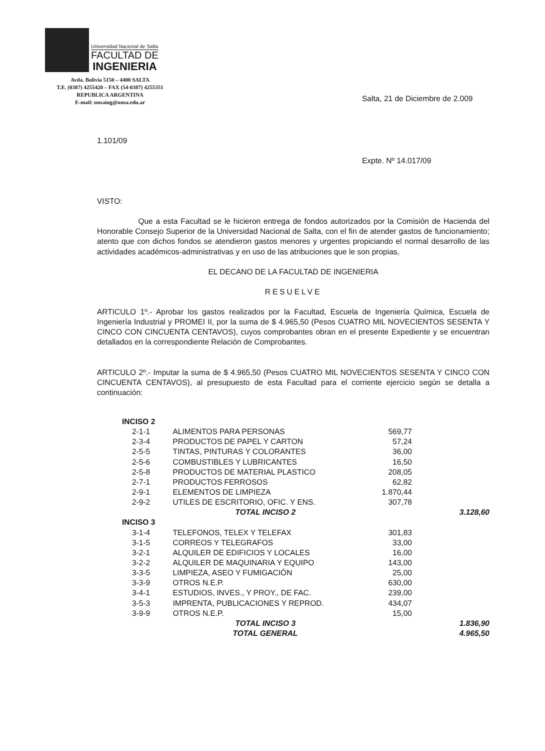Universidad Nacional de Salta
FACULTAD DE
INGENIERIA
Avda. Bolivia 5150 – 4400 SALTA
T.E. (0387) 4255420 – FAX (54-0387) 4255351
REPUBLICA ARGENTINA
E-mail: unsaing@unsa.edu.ar
Salta, 21 de Diciembre de 2.009
1.101/09
Expte. Nº 14.017/09
VISTO:
Que a esta Facultad se le hicieron entrega de fondos autorizados por la Comisión de Hacienda del Honorable Consejo Superior de la Universidad Nacional de Salta, con el fin de atender gastos de funcionamiento; atento que con dichos fondos se atendieron gastos menores y urgentes propiciando el normal desarrollo de las actividades académicos-administrativas y en uso de las atribuciones que le son propias,
EL DECANO DE LA FACULTAD DE INGENIERIA
RESUELVE
ARTICULO 1º.- Aprobar los gastos realizados por la Facultad, Escuela de Ingeniería Química, Escuela de Ingeniería Industrial y PROMEI II, por la suma de $ 4.965,50 (Pesos CUATRO MIL NOVECIENTOS SESENTA Y CINCO CON CINCUENTA CENTAVOS), cuyos comprobantes obran en el presente Expediente y se encuentran detallados en la correspondiente Relación de Comprobantes.
ARTICULO 2º.- Imputar la suma de $ 4.965,50 (Pesos CUATRO MIL NOVECIENTOS SESENTA Y CINCO CON CINCUENTA CENTAVOS), al presupuesto de esta Facultad para el corriente ejercicio según se detalla a continuación:
| INCISO 2 | | | |
| 2-1-1 | ALIMENTOS PARA PERSONAS | 569,77 | |
| 2-3-4 | PRODUCTOS DE PAPEL Y CARTON | 57,24 | |
| 2-5-5 | TINTAS, PINTURAS Y COLORANTES | 36,00 | |
| 2-5-6 | COMBUSTIBLES Y LUBRICANTES | 16,50 | |
| 2-5-8 | PRODUCTOS DE MATERIAL PLASTICO | 208,05 | |
| 2-7-1 | PRODUCTOS FERROSOS | 62,82 | |
| 2-9-1 | ELEMENTOS DE LIMPIEZA | 1.870,44 | |
| 2-9-2 | UTILES DE ESCRITORIO, OFIC. Y ENS. | 307,78 | |
| | TOTAL INCISO 2 | | 3.128,60 |
| INCISO 3 | | | |
| 3-1-4 | TELEFONOS, TELEX Y TELEFAX | 301,83 | |
| 3-1-5 | CORREOS Y TELEGRAFOS | 33,00 | |
| 3-2-1 | ALQUILER DE EDIFICIOS Y LOCALES | 16,00 | |
| 3-2-2 | ALQUILER DE MAQUINARIA Y EQUIPO | 143,00 | |
| 3-3-5 | LIMPIEZA, ASEO Y FUMIGACIÓN | 25,00 | |
| 3-3-9 | OTROS N.E.P. | 630,00 | |
| 3-4-1 | ESTUDIOS, INVES., Y PROY., DE FAC. | 239,00 | |
| 3-5-3 | IMPRENTA, PUBLICACIONES Y REPROD. | 434,07 | |
| 3-9-9 | OTROS N.E.P. | 15,00 | |
| | TOTAL INCISO 3 | | 1.836,90 |
| | TOTAL GENERAL | | 4.965,50 |